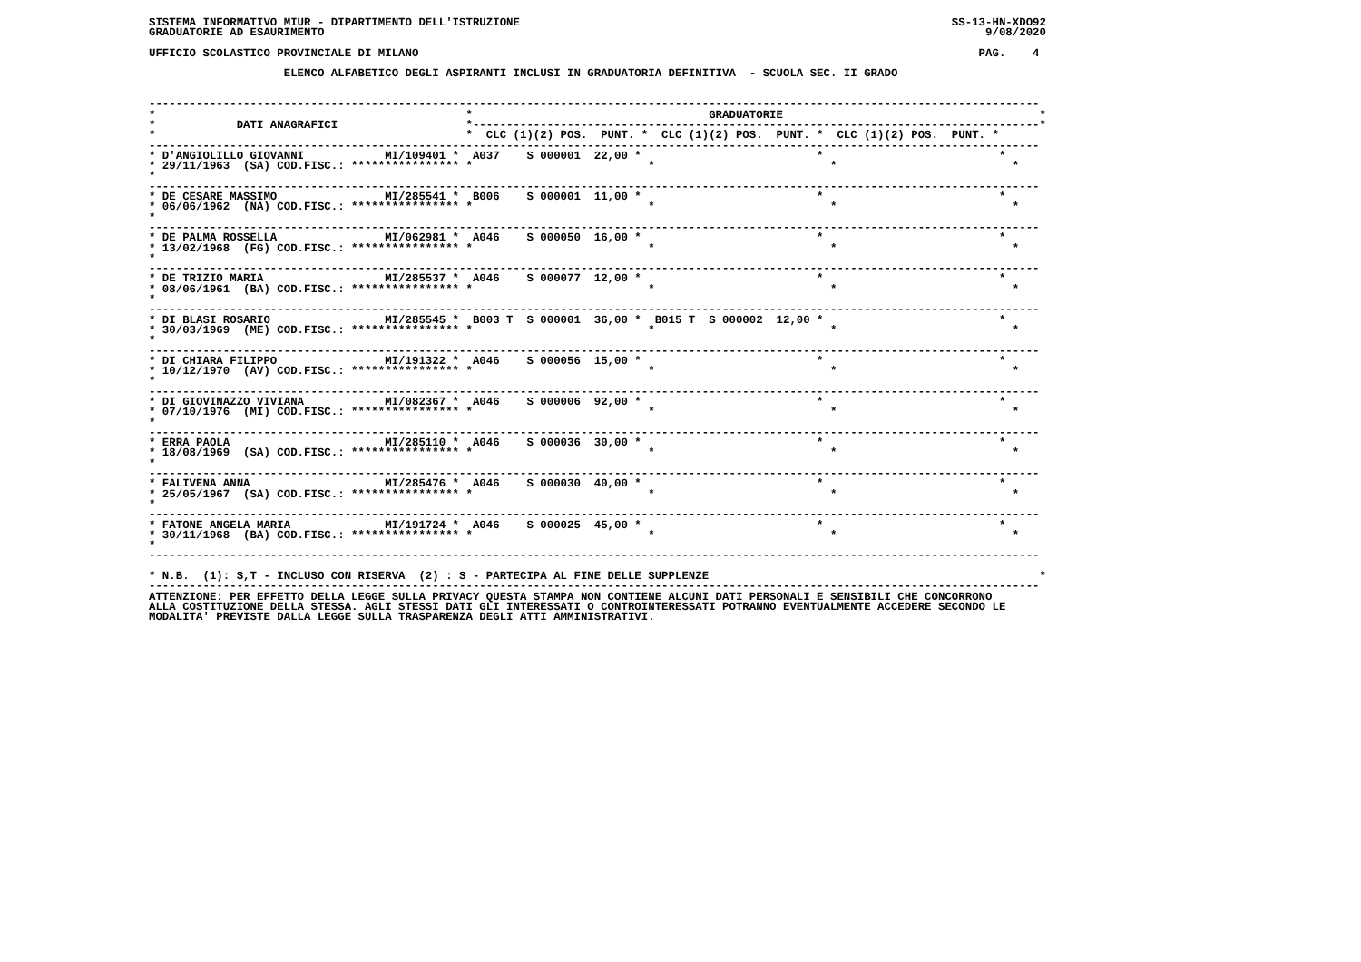SISTEMA INFORMATIVO MIUR - DIPARTIMENTO DELL'ISTRUZIONE                                                                SS-13-HN-XDO92
GRADUATORIE AD ESAURIMENTO                                                                                                  9/08/2020

UFFICIO SCOLASTICO PROVINCIALE DI MILANO                                                                                   PAG.    4

                    ELENCO ALFABETICO DEGLI ASPIRANTI INCLUSI IN GRADUATORIA DEFINITIVA  - SCUOLA SEC. II GRADO


------------------------------------------------------------------------------------------------------------------------------------
*                                              *                                   GRADUATORIE                                      *
*            DATI ANAGRAFICI                   *------------------------------------------------------------------------------------*
*                                              *  CLC (1)(2) POS.  PUNT. *  CLC (1)(2) POS.  PUNT. *  CLC (1)(2) POS.  PUNT. *
------------------------------------------------------------------------------------------------------------------------------------
* D'ANGIOLILLO GIOVANNI            MI/109401 *  A037    S 000001  22,00 *                          *                          *
* 29/11/1963  (SA) COD.FISC.: **************** *                          *                          *                          *
*
------------------------------------------------------------------------------------------------------------------------------------
* DE CESARE MASSIMO                MI/285541 *  B006    S 000001  11,00 *                          *                          *
* 06/06/1962  (NA) COD.FISC.: **************** *                          *                          *                          *
*
------------------------------------------------------------------------------------------------------------------------------------
* DE PALMA ROSSELLA                MI/062981 *  A046    S 000050  16,00 *                          *                          *
* 13/02/1968  (FG) COD.FISC.: **************** *                          *                          *                          *
*
------------------------------------------------------------------------------------------------------------------------------------
* DE TRIZIO MARIA                  MI/285537 *  A046    S 000077  12,00 *                          *                          *
* 08/06/1961  (BA) COD.FISC.: **************** *                          *                          *                          *
*
------------------------------------------------------------------------------------------------------------------------------------
* DI BLASI ROSARIO                 MI/285545 *  B003 T  S 000001  36,00 *  B015 T  S 000002  12,00 *                          *
* 30/03/1969  (ME) COD.FISC.: **************** *                          *                          *                          *
*
------------------------------------------------------------------------------------------------------------------------------------
* DI CHIARA FILIPPO                MI/191322 *  A046    S 000056  15,00 *                          *                          *
* 10/12/1970  (AV) COD.FISC.: **************** *                          *                          *                          *
*
------------------------------------------------------------------------------------------------------------------------------------
* DI GIOVINAZZO VIVIANA            MI/082367 *  A046    S 000006  92,00 *                          *                          *
* 07/10/1976  (MI) COD.FISC.: **************** *                          *                          *                          *
*
------------------------------------------------------------------------------------------------------------------------------------
* ERRA PAOLA                       MI/285110 *  A046    S 000036  30,00 *                          *                          *
* 18/08/1969  (SA) COD.FISC.: **************** *                          *                          *                          *
*
------------------------------------------------------------------------------------------------------------------------------------
* FALIVENA ANNA                    MI/285476 *  A046    S 000030  40,00 *                          *                          *
* 25/05/1967  (SA) COD.FISC.: **************** *                          *                          *                          *
*
------------------------------------------------------------------------------------------------------------------------------------
* FATONE ANGELA MARIA              MI/191724 *  A046    S 000025  45,00 *                          *                          *
* 30/11/1968  (BA) COD.FISC.: **************** *                          *                          *                          *
*
------------------------------------------------------------------------------------------------------------------------------------

* N.B.  (1): S,T - INCLUSO CON RISERVA  (2) : S - PARTECIPA AL FINE DELLE SUPPLENZE                                                 *
------------------------------------------------------------------------------------------------------------------------------------
ATTENZIONE: PER EFFETTO DELLA LEGGE SULLA PRIVACY QUESTA STAMPA NON CONTIENE ALCUNI DATI PERSONALI E SENSIBILI CHE CONCORRONO
ALLA COSTITUZIONE DELLA STESSA. AGLI STESSI DATI GLI INTERESSATI O CONTROINTERESSATI POTRANNO EVENTUALMENTE ACCEDERE SECONDO LE
MODALITA' PREVISTE DALLA LEGGE SULLA TRASPARENZA DEGLI ATTI AMMINISTRATIVI.